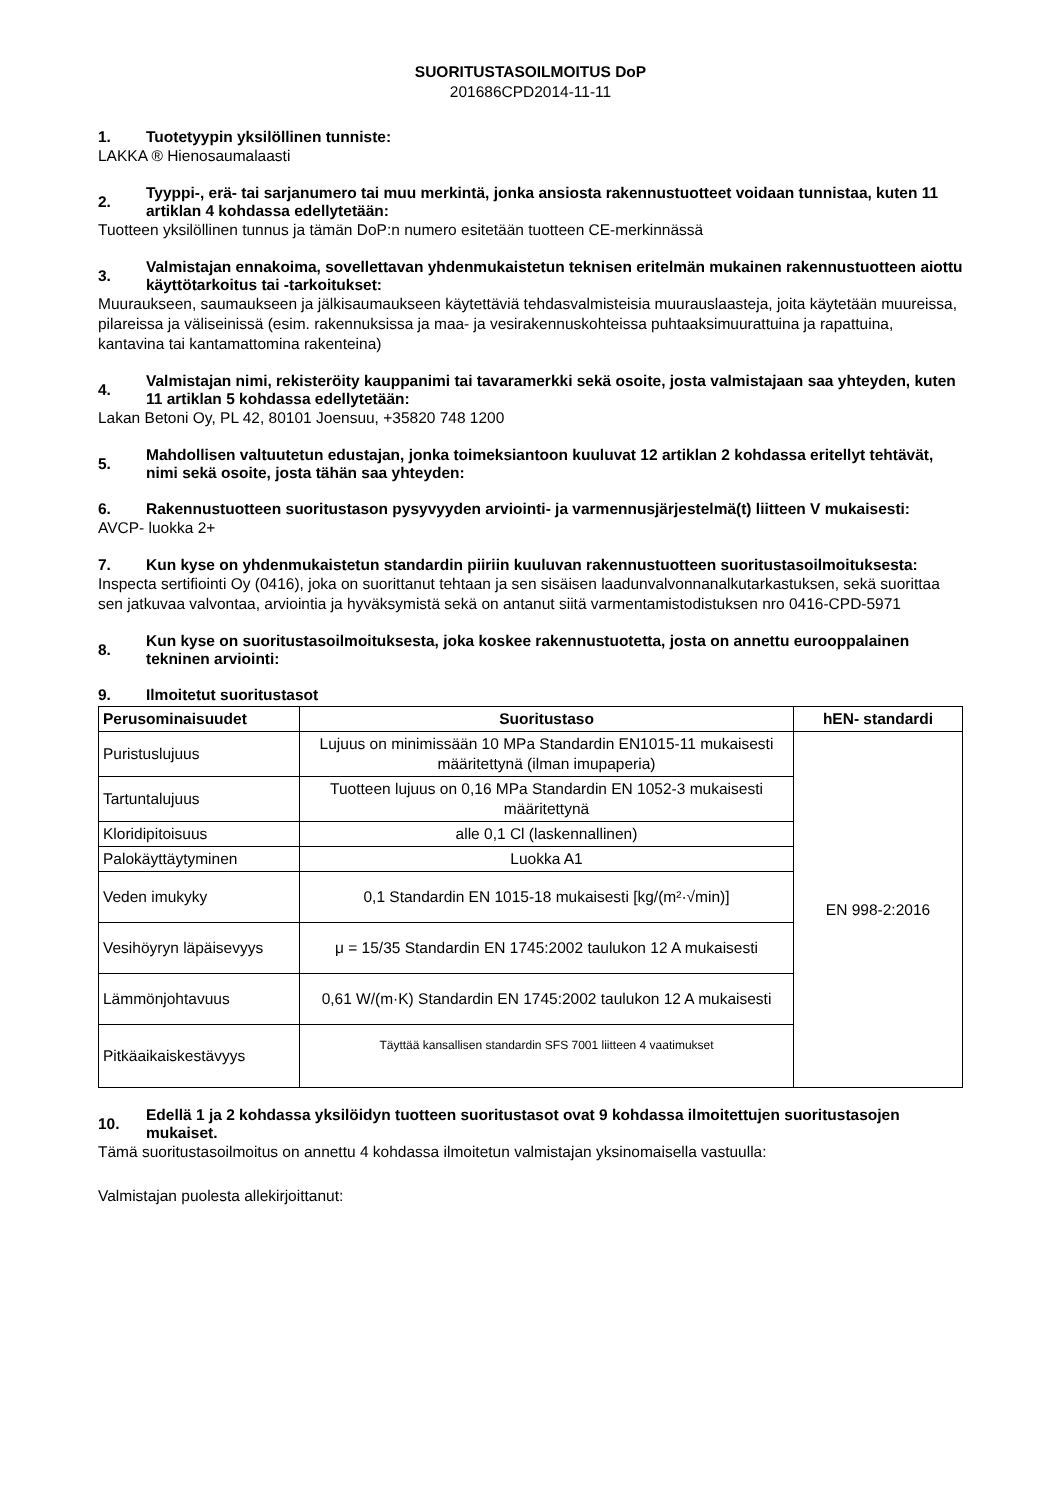SUORITUSTASOILMOITUS DoP
201686CPD2014-11-11
1. Tuotetyypin yksilöllinen tunniste:
LAKKA ® Hienosaumalaasti
2. Tyyppi-, erä- tai sarjanumero tai muu merkintä, jonka ansiosta rakennustuotteet voidaan tunnistaa, kuten 11 artiklan 4 kohdassa edellytetään:
Tuotteen yksilöllinen tunnus ja tämän DoP:n numero esitetään tuotteen CE-merkinnässä
3. Valmistajan ennakoima, sovellettavan yhdenmukaistetun teknisen eritelmän mukainen rakennustuotteen aiottu käyttötarkoitus tai -tarkoitukset:
Muuraukseen, saumaukseen ja jälkisaumaukseen käytettäviä tehdasvalmisteisia muurauslaasteja, joita käytetään muureissa, pilareissa ja väliseinissä (esim. rakennuksissa ja maa- ja vesirakennuskohteissa puhtaaksimuurattuina ja rapattuina, kantavina tai kantamattomina rakenteina)
4. Valmistajan nimi, rekisteröity kauppanimi tai tavaramerkki sekä osoite, josta valmistajaan saa yhteyden, kuten 11 artiklan 5 kohdassa edellytetään:
Lakan Betoni Oy, PL 42, 80101 Joensuu, +35820 748 1200
5. Mahdollisen valtuutetun edustajan, jonka toimeksiantoon kuuluvat 12 artiklan 2 kohdassa eritellyt tehtävät, nimi sekä osoite, josta tähän saa yhteyden:
6. Rakennustuotteen suoritustason pysyvyyden arviointi- ja varmennusjärjestelmä(t) liitteen V mukaisesti:
AVCP- luokka 2+
7. Kun kyse on yhdenmukaistetun standardin piiriin kuuluvan rakennustuotteen suoritustasoilmoituksesta:
Inspecta sertifiointi Oy (0416), joka on suorittanut tehtaan ja sen sisäisen laadunvalvonnanalkutarkastuksen, sekä suorittaa sen jatkuvaa valvontaa, arviointia ja hyväksymistä sekä on antanut siitä varmentamistodistuksen nro 0416-CPD-5971
8. Kun kyse on suoritustasoilmoituksesta, joka koskee rakennustuotetta, josta on annettu eurooppalainen tekninen arviointi:
9. Ilmoitetut suoritustasot
| Perusominaisuudet | Suoritustaso | hEN- standardi |
| --- | --- | --- |
| Puristuslujuus | Lujuus on minimissään 10 MPa Standardin EN1015-11 mukaisesti määritettynä (ilman imupaperia) | EN 998-2:2016 |
| Tartuntalujuus | Tuotteen lujuus on 0,16 MPa Standardin EN 1052-3 mukaisesti määritettynä | |
| Kloridipitoisuus | alle 0,1 Cl (laskennallinen) | |
| Palokäyttäytyminen | Luokka A1 | |
| Veden imukyky | 0,1 Standardin EN 1015-18 mukaisesti [kg/(m²·√min)] | |
| Vesihöyryn läpäisevyys | μ = 15/35 Standardin EN 1745:2002 taulukon 12 A mukaisesti | |
| Lämmönjohtavuus | 0,61 W/(m·K) Standardin EN 1745:2002 taulukon 12 A mukaisesti | |
| Pitkäaikaiskestävyys | Täyttää kansallisen standardin SFS 7001 liitteen 4 vaatimukset | |
10. Edellä 1 ja 2 kohdassa yksilöidyn tuotteen suoritustasot ovat 9 kohdassa ilmoitettujen suoritustasojen mukaiset.
Tämä suoritustasoilmoitus on annettu 4 kohdassa ilmoitetun valmistajan yksinomaisella vastuulla:
Valmistajan puolesta allekirjoittanut: